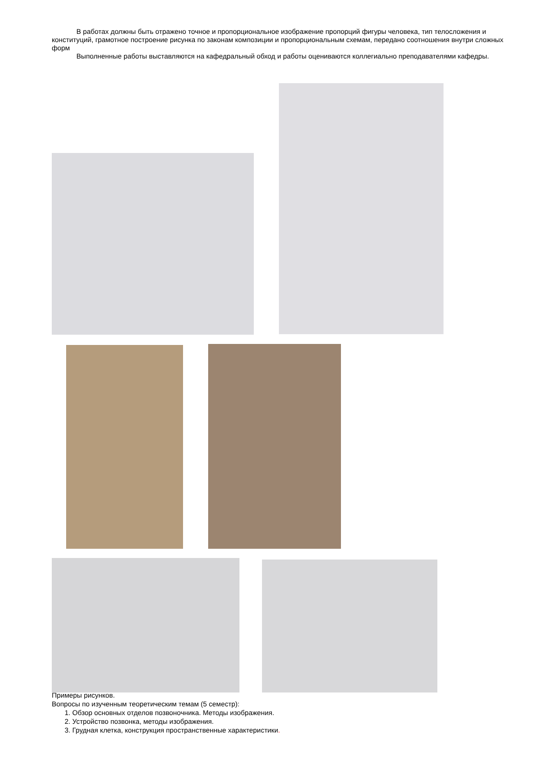В работах должны быть отражено точное и пропорциональное изображение пропорций фигуры человека, тип телосложения и конституций, грамотное построение рисунка по законам композиции и пропорциональным схемам, передано соотношения внутри сложных форм
Выполненные работы выставляются на кафедральный обход и работы оцениваются коллегиально преподавателями кафедры.
Примеры рисунков.
Вопросы по изученным теоретическим темам (5 семестр):
1. Обзор основных отделов позвоночника. Методы изображения.
2. Устройство позвонка, методы изображения.
3. Грудная клетка, конструкция пространственные характеристики.